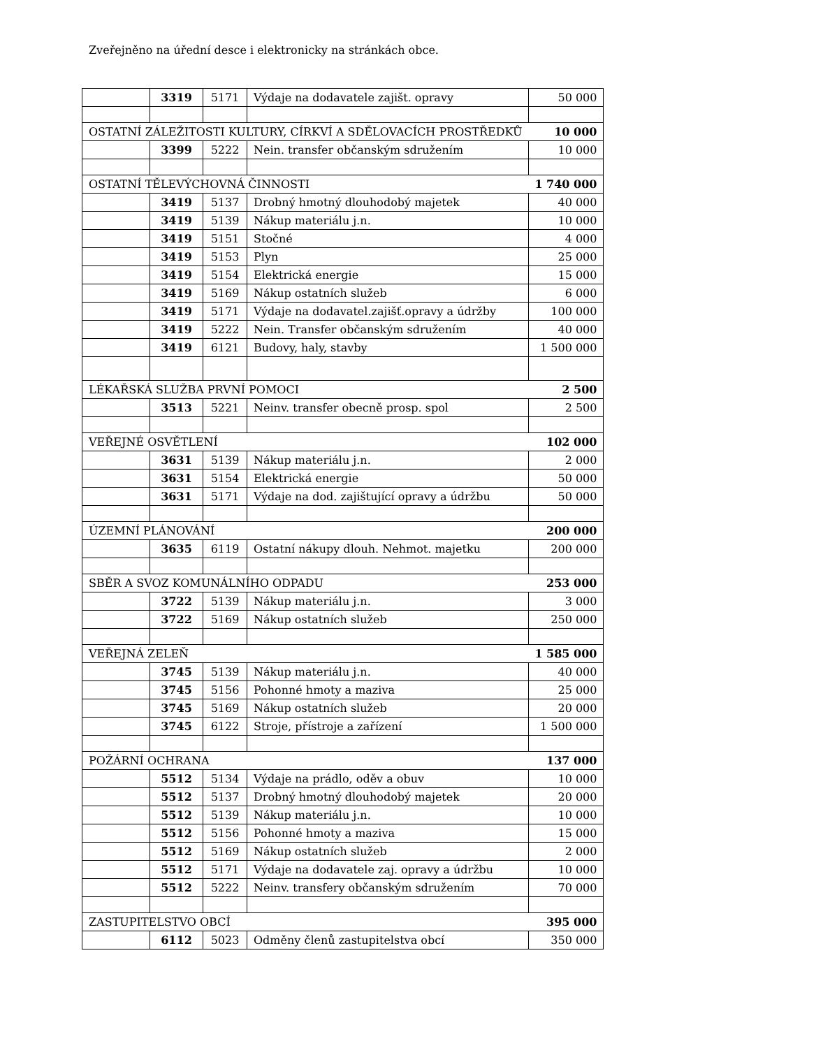Zveřejněno na úřední desce i elektronicky na stránkách obce.
| | 3319 | 5171 | Výdaje na dodavatele zajišt. opravy | 50 000 |
| OSTATNÍ ZÁLEŽITOSTI KULTURY, CÍRKVÍ A SDĚLOVACÍCH PROSTŘEDKŮ | | | | 10 000 |
| | 3399 | 5222 | Nein. transfer občanským sdružením | 10 000 |
| OSTATNÍ TĚLEVÝCHOVNÁ ČINNOSTI | | | | 1 740 000 |
| | 3419 | 5137 | Drobný hmotný dlouhodobý majetek | 40 000 |
| | 3419 | 5139 | Nákup materiálu j.n. | 10 000 |
| | 3419 | 5151 | Stočné | 4 000 |
| | 3419 | 5153 | Plyn | 25 000 |
| | 3419 | 5154 | Elektrická energie | 15 000 |
| | 3419 | 5169 | Nákup ostatních služeb | 6 000 |
| | 3419 | 5171 | Výdaje na dodavatel.zajišť.opravy a údržby | 100 000 |
| | 3419 | 5222 | Nein. Transfer občanským sdružením | 40 000 |
| | 3419 | 6121 | Budovy, haly, stavby | 1 500 000 |
| LÉKAŘSKÁ SLUŽBA PRVNÍ POMOCI | | | | 2 500 |
| | 3513 | 5221 | Neinv. transfer obecně prosp. spol | 2 500 |
| VEŘEJNÉ OSVĚTLENÍ | | | | 102 000 |
| | 3631 | 5139 | Nákup materiálu j.n. | 2 000 |
| | 3631 | 5154 | Elektrická energie | 50 000 |
| | 3631 | 5171 | Výdaje na dod. zajištující opravy a údržbu | 50 000 |
| ÚZEMNÍ PLÁNOVÁNÍ | | | | 200 000 |
| | 3635 | 6119 | Ostatní nákupy dlouh. Nehmot. majetku | 200 000 |
| SBĚR A SVOZ KOMUNÁLNÍHO ODPADU | | | | 253 000 |
| | 3722 | 5139 | Nákup materiálu j.n. | 3 000 |
| | 3722 | 5169 | Nákup ostatních služeb | 250 000 |
| VEŘEJNÁ ZELEŇ | | | | 1 585 000 |
| | 3745 | 5139 | Nákup materiálu j.n. | 40 000 |
| | 3745 | 5156 | Pohonné hmoty a maziva | 25 000 |
| | 3745 | 5169 | Nákup ostatních služeb | 20 000 |
| | 3745 | 6122 | Stroje, přístroje a zařízení | 1 500 000 |
| POŽÁRNÍ OCHRANA | | | | 137 000 |
| | 5512 | 5134 | Výdaje na prádlo, oděv a obuv | 10 000 |
| | 5512 | 5137 | Drobný hmotný dlouhodobý majetek | 20 000 |
| | 5512 | 5139 | Nákup materiálu j.n. | 10 000 |
| | 5512 | 5156 | Pohonné hmoty a maziva | 15 000 |
| | 5512 | 5169 | Nákup ostatních služeb | 2 000 |
| | 5512 | 5171 | Výdaje na dodavatele zaj. opravy a údržbu | 10 000 |
| | 5512 | 5222 | Neinv. transfery občanským sdružením | 70 000 |
| ZASTUPITELSTVO OBCÍ | | | | 395 000 |
| | 6112 | 5023 | Odměny členů zastupitelstva obcí | 350 000 |